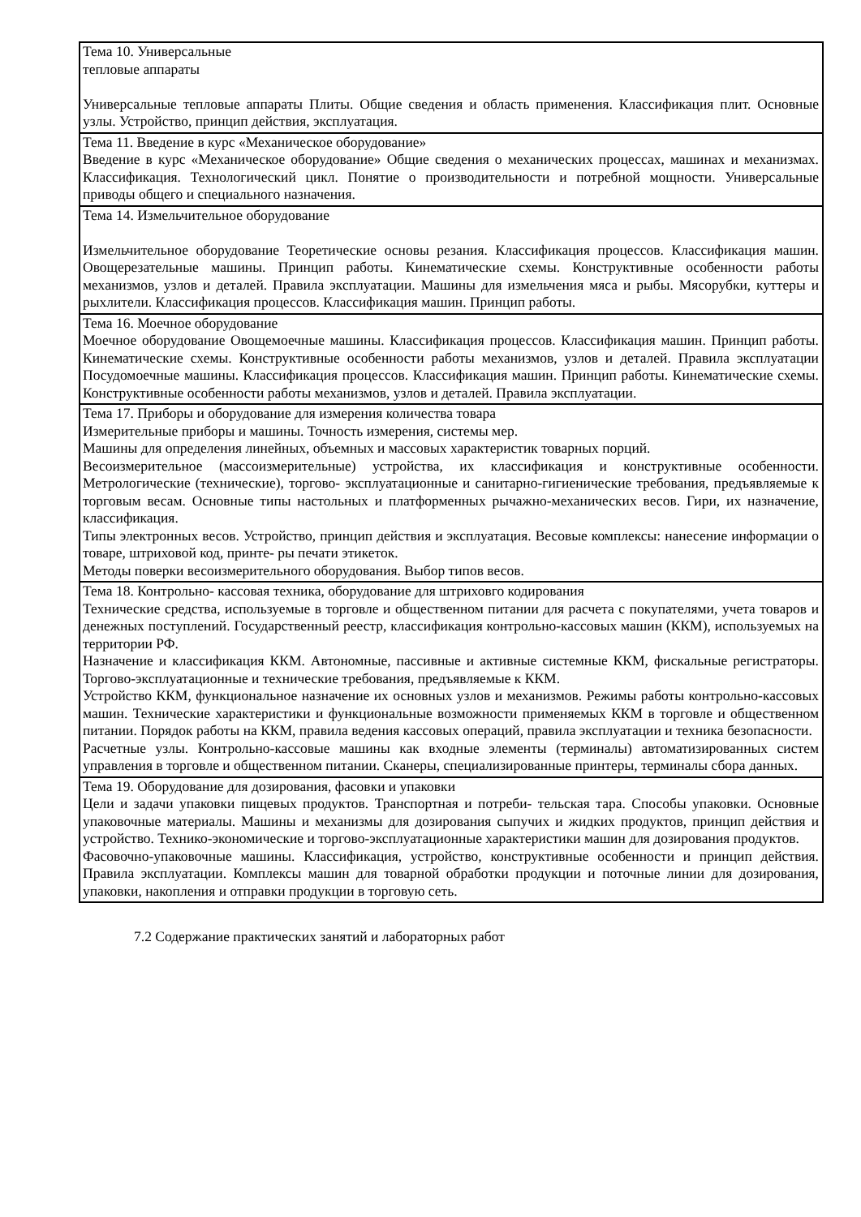| Тема 10. Универсальные тепловые аппараты Универсальные тепловые аппараты Плиты. Общие сведения и область применения. Классификация плит. Основные узлы. Устройство, принцип действия, эксплуатация. |
| Тема 11. Введение в курс «Механическое оборудование» Введение в курс «Механическое оборудование» Общие сведения о механических процессах, машинах и механизмах. Классификация. Технологический цикл. Понятие о производительности и потребной мощности. Универсальные приводы общего и специального назначения. |
| Тема 14. Измельчительное оборудование Измельчительное оборудование Теоретические основы резания. Классификация процессов. Классификация машин. Овощерезательные машины. Принцип работы. Кинематические схемы. Конструктивные особенности работы механизмов, узлов и деталей. Правила эксплуатации. Машины для измельчения мяса и рыбы. Мясорубки, куттеры и рыхлители. Классификация процессов. Классификация машин. Принцип работы. |
| Тема 16. Моечное оборудование Моечное оборудование Овощемоечные машины. Классификация процессов. Классификация машин. Принцип работы. Кинематические схемы. Конструктивные особенности работы механизмов, узлов и деталей. Правила эксплуатации Посудомоечные машины. Классификация процессов. Классификация машин. Принцип работы. Кинематические схемы. Конструктивные особенности работы механизмов, узлов и деталей. Правила эксплуатации. |
| Тема 17. Приборы и оборудование для измерения количества товара Измерительные приборы и машины. Точность измерения, системы мер. Машины для определения линейных, объемных и массовых характеристик товарных порций. Весоизмерительное (массоизмерительные) устройства, их классификация и конструктивные особенности. Метрологические (технические), торгово- эксплуатационные и санитарно-гигиенические требования, предъявляемые к торговым весам. Основные типы настольных и платформенных рычажно-механических весов. Гири, их назначение, классификация. Типы электронных весов. Устройство, принцип действия и эксплуатация. Весовые комплексы: нанесение информации о товаре, штриховой код, принте- ры печати этикеток. Методы поверки весоизмерительного оборудования. Выбор типов весов. |
| Тема 18. Контрольно- кассовая техника, оборудование для штриховго кодирования Технические средства, используемые в торговле и общественном питании для расчета с покупателями, учета товаров и денежных поступлений. Государственный реестр, классификация контрольно-кассовых машин (ККМ), используемых на территории РФ. Назначение и классификация ККМ. Автономные, пассивные и активные системные ККМ, фискальные регистраторы. Торгово-эксплуатационные и технические требования, предъявляемые к ККМ. Устройство ККМ, функциональное назначение их основных узлов и механизмов. Режимы работы контрольно-кассовых машин. Технические характеристики и функциональные возможности применяемых ККМ в торговле и общественном питании. Порядок работы на ККМ, правила ведения кассовых операций, правила эксплуатации и техника безопасности. Расчетные узлы. Контрольно-кассовые машины как входные элементы (терминалы) автоматизированных систем управления в торговле и общественном питании. Сканеры, специализированные принтеры, терминалы сбора данных. |
| Тема 19. Оборудование для дозирования, фасовки и упаковки Цели и задачи упаковки пищевых продуктов. Транспортная и потреби- тельская тара. Способы упаковки. Основные упаковочные материалы. Машины и механизмы для дозирования сыпучих и жидких продуктов, принцип действия и устройство. Технико-экономические и торгово-эксплуатационные характеристики машин для дозирования продуктов. Фасовочно-упаковочные машины. Классификация, устройство, конструктивные особенности и принцип действия. Правила эксплуатации. Комплексы машин для товарной обработки продукции и поточные линии для дозирования, упаковки, накопления и отправки продукции в торговую сеть. |
7.2 Содержание практических занятий и лабораторных работ